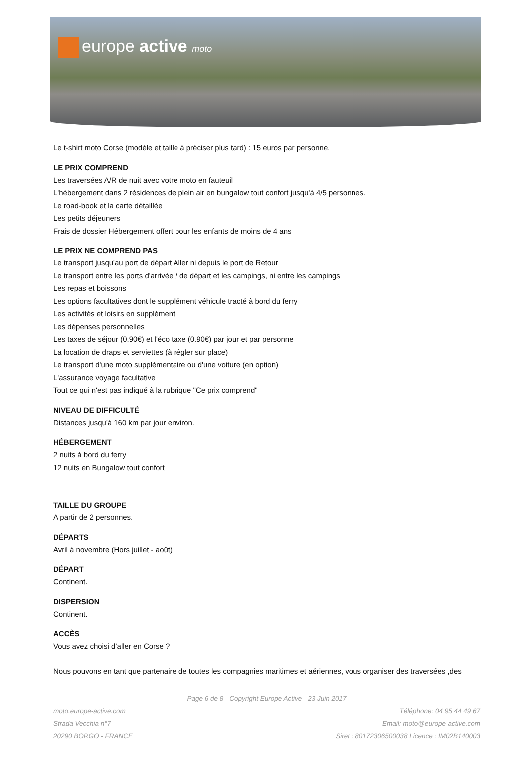europe active moto
Le t-shirt moto Corse (modèle et taille à préciser plus tard) : 15 euros par personne.
LE PRIX COMPREND
Les traversées A/R de nuit avec votre moto en fauteuil
L'hébergement dans 2 résidences de plein air en bungalow tout confort jusqu'à 4/5 personnes.
Le road-book et la carte détaillée
Les petits déjeuners
Frais de dossier Hébergement offert pour les enfants de moins de 4 ans
LE PRIX NE COMPREND PAS
Le transport jusqu'au port de départ Aller ni depuis le port de Retour
Le transport entre les ports d'arrivée / de départ et les campings, ni entre les campings
Les repas et boissons
Les options facultatives dont le supplément véhicule tracté à bord du ferry
Les activités et loisirs en supplément
Les dépenses personnelles
Les taxes de séjour (0.90€) et l'éco taxe (0.90€) par jour et par personne
La location de draps et serviettes (à régler sur place)
Le transport d'une moto supplémentaire ou d'une voiture (en option)
L'assurance voyage facultative
Tout ce qui n'est pas indiqué à la rubrique "Ce prix comprend"
NIVEAU DE DIFFICULTÉ
Distances jusqu'à 160 km par jour environ.
HÉBERGEMENT
2 nuits à bord du ferry
12 nuits en Bungalow tout confort
TAILLE DU GROUPE
A partir de 2 personnes.
DÉPARTS
Avril à novembre (Hors juillet - août)
DÉPART
Continent.
DISPERSION
Continent.
ACCÈS
Vous avez choisi d’aller en Corse ?
Nous pouvons en tant que partenaire de toutes les compagnies maritimes et aériennes, vous organiser des traversées ,des
Page 6 de 8 - Copyright Europe Active - 23 Juin 2017
moto.europe-active.com
Strada Vecchia n°7
20290 BORGO - FRANCE
Téléphone: 04 95 44 49 67
Email: moto@europe-active.com
Siret : 80172306500038 Licence : IM02B140003